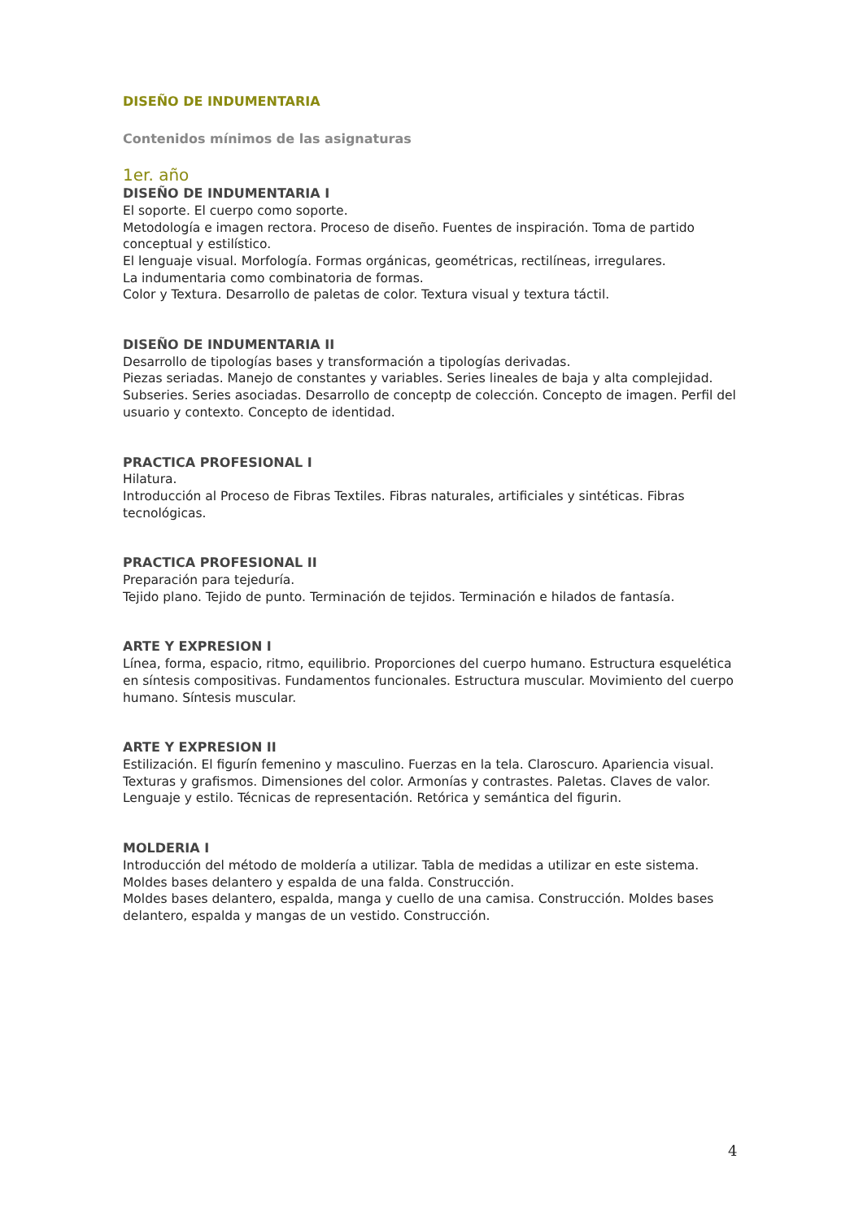DISEÑO DE INDUMENTARIA
Contenidos mínimos de las asignaturas
1er. año
DISEÑO DE INDUMENTARIA I
El soporte. El cuerpo como soporte.
Metodología e imagen rectora. Proceso de diseño. Fuentes de inspiración. Toma de partido conceptual y estilístico.
El lenguaje visual. Morfología. Formas orgánicas, geométricas, rectilíneas, irregulares.
La indumentaria como combinatoria de formas.
Color y Textura. Desarrollo de paletas de color. Textura visual y textura táctil.
DISEÑO DE INDUMENTARIA II
Desarrollo de tipologías bases y transformación a tipologías derivadas.
Piezas seriadas. Manejo de constantes y variables. Series lineales de baja y alta complejidad. Subseries. Series asociadas. Desarrollo de conceptp de colección. Concepto de imagen. Perfil del usuario y contexto. Concepto de identidad.
PRACTICA PROFESIONAL I
Hilatura.
Introducción al Proceso de Fibras Textiles. Fibras naturales, artificiales y sintéticas. Fibras tecnológicas.
PRACTICA PROFESIONAL II
Preparación para tejeduría.
Tejido plano. Tejido de punto. Terminación de tejidos. Terminación e hilados de fantasía.
ARTE Y EXPRESION I
Línea, forma, espacio, ritmo, equilibrio. Proporciones del cuerpo humano. Estructura esquelética en síntesis compositivas. Fundamentos funcionales. Estructura muscular. Movimiento del cuerpo humano. Síntesis muscular.
ARTE Y EXPRESION II
Estilización. El figurín femenino y masculino. Fuerzas en la tela. Claroscuro. Apariencia visual. Texturas y grafismos. Dimensiones del color. Armonías y contrastes. Paletas. Claves de valor. Lenguaje y estilo. Técnicas de representación. Retórica y semántica del figurin.
MOLDERIA I
Introducción del método de moldería a utilizar. Tabla de medidas a utilizar en este sistema.
Moldes bases delantero y espalda de una falda. Construcción.
Moldes bases delantero, espalda, manga y cuello de una camisa. Construcción. Moldes bases delantero, espalda y mangas de un vestido. Construcción.
4